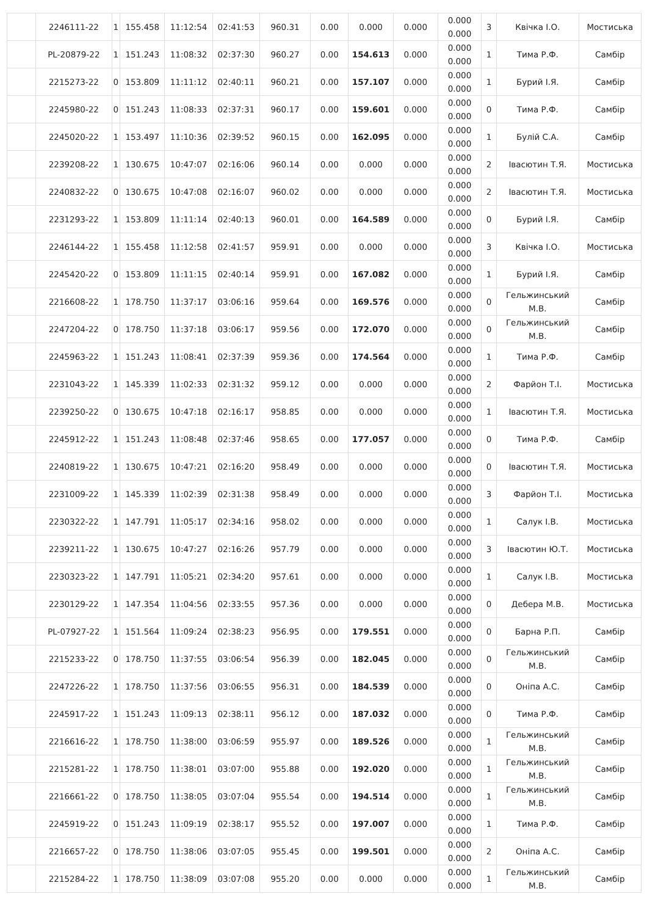| | 2246111-22 | 1 | 155.458 | 11:12:54 | 02:41:53 | 960.31 | 0.00 | 0.000 | 0.000 | 0.000 0.000 | 3 | Квічка І.О. | Мостиська |
| | PL-20879-22 | 1 | 151.243 | 11:08:32 | 02:37:30 | 960.27 | 0.00 | 154.613 | 0.000 | 0.000 0.000 | 1 | Тима Р.Ф. | Самбір |
| | 2215273-22 | 0 | 153.809 | 11:11:12 | 02:40:11 | 960.21 | 0.00 | 157.107 | 0.000 | 0.000 0.000 | 1 | Бурий І.Я. | Самбір |
| | 2245980-22 | 0 | 151.243 | 11:08:33 | 02:37:31 | 960.17 | 0.00 | 159.601 | 0.000 | 0.000 0.000 | 0 | Тима Р.Ф. | Самбір |
| | 2245020-22 | 1 | 153.497 | 11:10:36 | 02:39:52 | 960.15 | 0.00 | 162.095 | 0.000 | 0.000 0.000 | 1 | Булій С.А. | Самбір |
| | 2239208-22 | 1 | 130.675 | 10:47:07 | 02:16:06 | 960.14 | 0.00 | 0.000 | 0.000 | 0.000 0.000 | 2 | Івасютин Т.Я. | Мостиська |
| | 2240832-22 | 0 | 130.675 | 10:47:08 | 02:16:07 | 960.02 | 0.00 | 0.000 | 0.000 | 0.000 0.000 | 2 | Івасютин Т.Я. | Мостиська |
| | 2231293-22 | 1 | 153.809 | 11:11:14 | 02:40:13 | 960.01 | 0.00 | 164.589 | 0.000 | 0.000 0.000 | 0 | Бурий І.Я. | Самбір |
| | 2246144-22 | 1 | 155.458 | 11:12:58 | 02:41:57 | 959.91 | 0.00 | 0.000 | 0.000 | 0.000 0.000 | 3 | Квічка І.О. | Мостиська |
| | 2245420-22 | 0 | 153.809 | 11:11:15 | 02:40:14 | 959.91 | 0.00 | 167.082 | 0.000 | 0.000 0.000 | 1 | Бурий І.Я. | Самбір |
| | 2216608-22 | 1 | 178.750 | 11:37:17 | 03:06:16 | 959.64 | 0.00 | 169.576 | 0.000 | 0.000 0.000 | 0 | Гельжинський М.В. | Самбір |
| | 2247204-22 | 0 | 178.750 | 11:37:18 | 03:06:17 | 959.56 | 0.00 | 172.070 | 0.000 | 0.000 0.000 | 0 | Гельжинський М.В. | Самбір |
| | 2245963-22 | 1 | 151.243 | 11:08:41 | 02:37:39 | 959.36 | 0.00 | 174.564 | 0.000 | 0.000 0.000 | 1 | Тима Р.Ф. | Самбір |
| | 2231043-22 | 1 | 145.339 | 11:02:33 | 02:31:32 | 959.12 | 0.00 | 0.000 | 0.000 | 0.000 0.000 | 2 | Фарйон Т.І. | Мостиська |
| | 2239250-22 | 0 | 130.675 | 10:47:18 | 02:16:17 | 958.85 | 0.00 | 0.000 | 0.000 | 0.000 0.000 | 1 | Івасютин Т.Я. | Мостиська |
| | 2245912-22 | 1 | 151.243 | 11:08:48 | 02:37:46 | 958.65 | 0.00 | 177.057 | 0.000 | 0.000 0.000 | 0 | Тима Р.Ф. | Самбір |
| | 2240819-22 | 1 | 130.675 | 10:47:21 | 02:16:20 | 958.49 | 0.00 | 0.000 | 0.000 | 0.000 0.000 | 0 | Івасютин Т.Я. | Мостиська |
| | 2231009-22 | 1 | 145.339 | 11:02:39 | 02:31:38 | 958.49 | 0.00 | 0.000 | 0.000 | 0.000 0.000 | 3 | Фарйон Т.І. | Мостиська |
| | 2230322-22 | 1 | 147.791 | 11:05:17 | 02:34:16 | 958.02 | 0.00 | 0.000 | 0.000 | 0.000 0.000 | 1 | Салук І.В. | Мостиська |
| | 2239211-22 | 1 | 130.675 | 10:47:27 | 02:16:26 | 957.79 | 0.00 | 0.000 | 0.000 | 0.000 0.000 | 3 | Івасютин Ю.Т. | Мостиська |
| | 2230323-22 | 1 | 147.791 | 11:05:21 | 02:34:20 | 957.61 | 0.00 | 0.000 | 0.000 | 0.000 0.000 | 1 | Салук І.В. | Мостиська |
| | 2230129-22 | 1 | 147.354 | 11:04:56 | 02:33:55 | 957.36 | 0.00 | 0.000 | 0.000 | 0.000 0.000 | 0 | Дебера М.В. | Мостиська |
| | PL-07927-22 | 1 | 151.564 | 11:09:24 | 02:38:23 | 956.95 | 0.00 | 179.551 | 0.000 | 0.000 0.000 | 0 | Барна Р.П. | Самбір |
| | 2215233-22 | 0 | 178.750 | 11:37:55 | 03:06:54 | 956.39 | 0.00 | 182.045 | 0.000 | 0.000 0.000 | 0 | Гельжинський М.В. | Самбір |
| | 2247226-22 | 1 | 178.750 | 11:37:56 | 03:06:55 | 956.31 | 0.00 | 184.539 | 0.000 | 0.000 0.000 | 0 | Оніпа А.С. | Самбір |
| | 2245917-22 | 1 | 151.243 | 11:09:13 | 02:38:11 | 956.12 | 0.00 | 187.032 | 0.000 | 0.000 0.000 | 0 | Тима Р.Ф. | Самбір |
| | 2216616-22 | 1 | 178.750 | 11:38:00 | 03:06:59 | 955.97 | 0.00 | 189.526 | 0.000 | 0.000 0.000 | 1 | Гельжинський М.В. | Самбір |
| | 2215281-22 | 1 | 178.750 | 11:38:01 | 03:07:00 | 955.88 | 0.00 | 192.020 | 0.000 | 0.000 0.000 | 1 | Гельжинський М.В. | Самбір |
| | 2216661-22 | 0 | 178.750 | 11:38:05 | 03:07:04 | 955.54 | 0.00 | 194.514 | 0.000 | 0.000 0.000 | 1 | Гельжинський М.В. | Самбір |
| | 2245919-22 | 0 | 151.243 | 11:09:19 | 02:38:17 | 955.52 | 0.00 | 197.007 | 0.000 | 0.000 0.000 | 1 | Тима Р.Ф. | Самбір |
| | 2216657-22 | 0 | 178.750 | 11:38:06 | 03:07:05 | 955.45 | 0.00 | 199.501 | 0.000 | 0.000 0.000 | 2 | Оніпа А.С. | Самбір |
| | 2215284-22 | 1 | 178.750 | 11:38:09 | 03:07:08 | 955.20 | 0.00 | 0.000 | 0.000 | 0.000 0.000 | 1 | Гельжинський М.В. | Самбір |